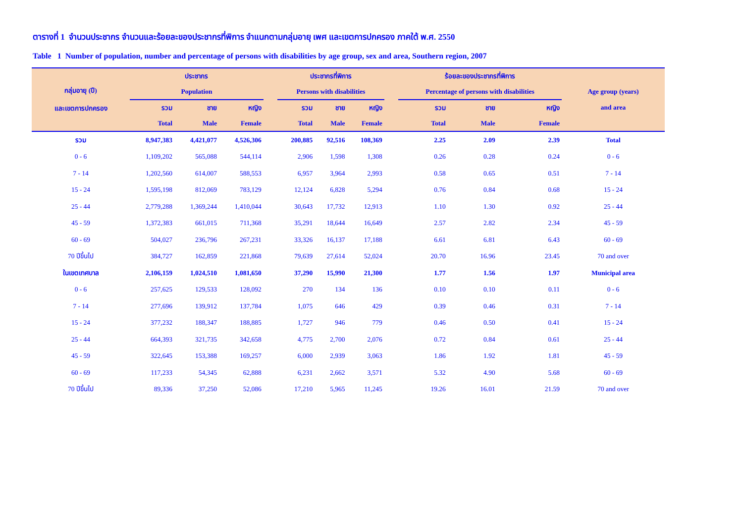ตารางที่ 1 จำนวนประชากร จำนวนและร้อยละของประชากรที่พิการ จำแนกตามกลุ่มอายุ เพศ และเขตการปกครอง ภาคใต้ พ.ศ. 2550
Table 1 Number of population, number and percentage of persons with disabilities by age group, sex and area, Southern region, 2007
| กลุ่มอายุ (ปี) และเขตการปกครอง | ประชากร | | | | ประชากรที่พิการ | | | | ร้อยละของประชากรที่พิการ | | | Age group (years) and area |
| --- | --- | --- | --- | --- | --- | --- | --- | --- | --- | --- | --- | --- |
| | Population | | | | Persons with disabilities | | | | Percentage of persons with disabilities | | | |
| | รวม | ชาย | หญิง | | รวม | ชาย | หญิง | | รวม | ชาย | หญิง | |
| | Total | Male | Female | | Total | Male | Female | | Total | Male | Female | |
| รวม | 8,947,383 | 4,421,077 | 4,526,306 | | 200,885 | 92,516 | 108,369 | | 2.25 | 2.09 | 2.39 | Total |
| 0 - 6 | 1,109,202 | 565,088 | 544,114 | | 2,906 | 1,598 | 1,308 | | 0.26 | 0.28 | 0.24 | 0 - 6 |
| 7 - 14 | 1,202,560 | 614,007 | 588,553 | | 6,957 | 3,964 | 2,993 | | 0.58 | 0.65 | 0.51 | 7 - 14 |
| 15 - 24 | 1,595,198 | 812,069 | 783,129 | | 12,124 | 6,828 | 5,294 | | 0.76 | 0.84 | 0.68 | 15 - 24 |
| 25 - 44 | 2,779,288 | 1,369,244 | 1,410,044 | | 30,643 | 17,732 | 12,913 | | 1.10 | 1.30 | 0.92 | 25 - 44 |
| 45 - 59 | 1,372,383 | 661,015 | 711,368 | | 35,291 | 18,644 | 16,649 | | 2.57 | 2.82 | 2.34 | 45 - 59 |
| 60 - 69 | 504,027 | 236,796 | 267,231 | | 33,326 | 16,137 | 17,188 | | 6.61 | 6.81 | 6.43 | 60 - 69 |
| 70 ปีขึ้นไป | 384,727 | 162,859 | 221,868 | | 79,639 | 27,614 | 52,024 | | 20.70 | 16.96 | 23.45 | 70 and over |
| ในเขตเทศบาล | 2,106,159 | 1,024,510 | 1,081,650 | | 37,290 | 15,990 | 21,300 | | 1.77 | 1.56 | 1.97 | Municipal area |
| 0 - 6 | 257,625 | 129,533 | 128,092 | | 270 | 134 | 136 | | 0.10 | 0.10 | 0.11 | 0 - 6 |
| 7 - 14 | 277,696 | 139,912 | 137,784 | | 1,075 | 646 | 429 | | 0.39 | 0.46 | 0.31 | 7 - 14 |
| 15 - 24 | 377,232 | 188,347 | 188,885 | | 1,727 | 946 | 779 | | 0.46 | 0.50 | 0.41 | 15 - 24 |
| 25 - 44 | 664,393 | 321,735 | 342,658 | | 4,775 | 2,700 | 2,076 | | 0.72 | 0.84 | 0.61 | 25 - 44 |
| 45 - 59 | 322,645 | 153,388 | 169,257 | | 6,000 | 2,939 | 3,063 | | 1.86 | 1.92 | 1.81 | 45 - 59 |
| 60 - 69 | 117,233 | 54,345 | 62,888 | | 6,231 | 2,662 | 3,571 | | 5.32 | 4.90 | 5.68 | 60 - 69 |
| 70 ปีขึ้นไป | 89,336 | 37,250 | 52,086 | | 17,210 | 5,965 | 11,245 | | 19.26 | 16.01 | 21.59 | 70 and over |